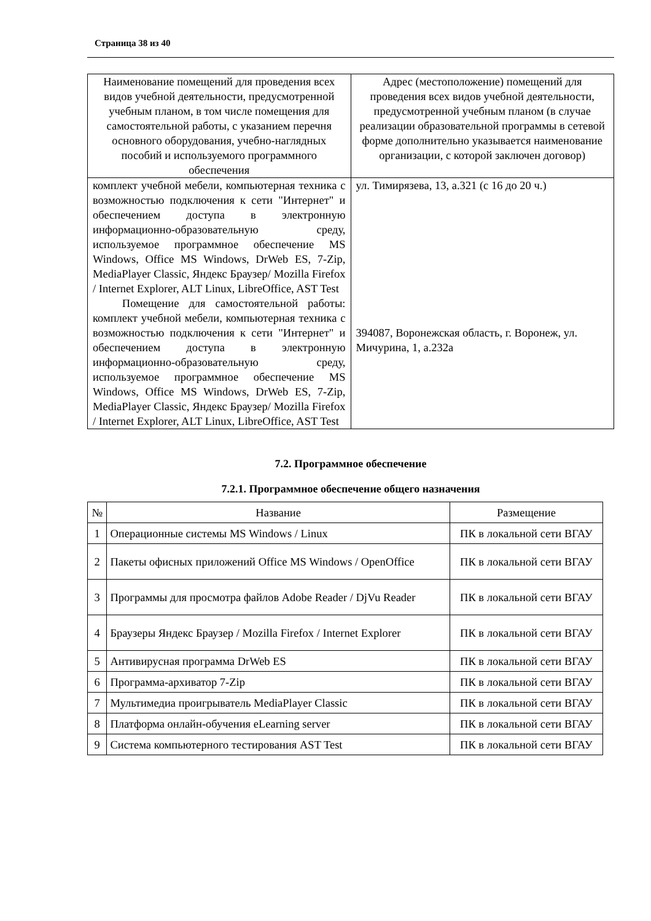Страница 38 из 40
| Наименование помещений для проведения всех видов учебной деятельности, предусмотренной учебным планом, в том числе помещения для самостоятельной работы, с указанием перечня основного оборудования, учебно-наглядных пособий и используемого программного обеспечения | Адрес (местоположение) помещений для проведения всех видов учебной деятельности, предусмотренной учебным планом (в случае реализации образовательной программы в сетевой форме дополнительно указывается наименование организации, с которой заключен договор) |
| --- | --- |
| комплект учебной мебели, компьютерная техника с возможностью подключения к сети "Интернет" и обеспечением доступа в электронную информационно-образовательную среду, используемое программное обеспечение MS Windows, Office MS Windows, DrWeb ES, 7-Zip, MediaPlayer Classic, Яндекс Браузер/ Mozilla Firefox / Internet Explorer, ALT Linux, LibreOffice, AST Test Помещение для самостоятельной работы: комплект учебной мебели, компьютерная техника с возможностью подключения к сети "Интернет" и обеспечением доступа в электронную информационно-образовательную среду, используемое программное обеспечение MS Windows, Office MS Windows, DrWeb ES, 7-Zip, MediaPlayer Classic, Яндекс Браузер/ Mozilla Firefox / Internet Explorer, ALT Linux, LibreOffice, AST Test | ул. Тимирязева, 13, а.321 (с 16 до 20 ч.) 394087, Воронежская область, г. Воронеж, ул. Мичурина, 1, а.232а |
7.2. Программное обеспечение
7.2.1. Программное обеспечение общего назначения
| № | Название | Размещение |
| 1 | Операционные системы MS Windows / Linux | ПК в локальной сети ВГАУ |
| 2 | Пакеты офисных приложений Office MS Windows / OpenOffice | ПК в локальной сети ВГАУ |
| 3 | Программы для просмотра файлов Adobe Reader / DjVu Reader | ПК в локальной сети ВГАУ |
| 4 | Браузеры Яндекс Браузер / Mozilla Firefox / Internet Explorer | ПК в локальной сети ВГАУ |
| 5 | Антивирусная программа DrWeb ES | ПК в локальной сети ВГАУ |
| 6 | Программа-архиватор 7-Zip | ПК в локальной сети ВГАУ |
| 7 | Мультимедиа проигрыватель MediaPlayer Classic | ПК в локальной сети ВГАУ |
| 8 | Платформа онлайн-обучения eLearning server | ПК в локальной сети ВГАУ |
| 9 | Система компьютерного тестирования AST Test | ПК в локальной сети ВГАУ |